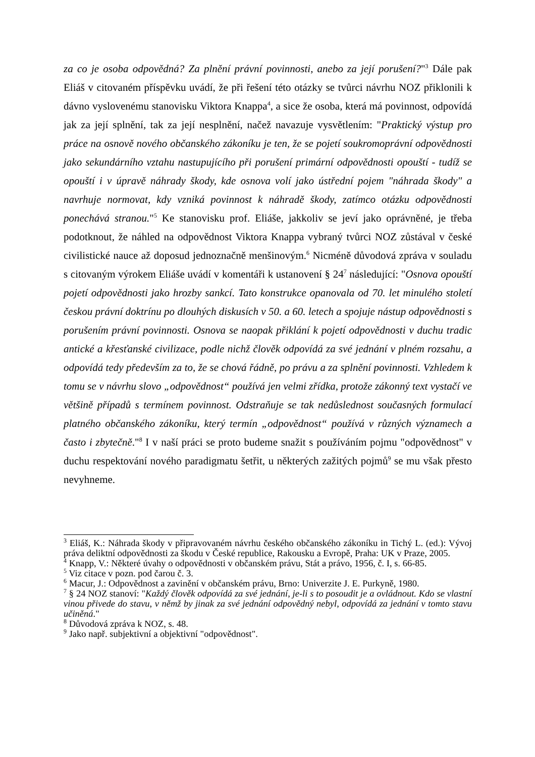za co je osoba odpovědná? Za plnění právní povinnosti, anebo za její porušení?"<sup>3</sup> Dále pak Eliáš v citovaném příspěvku uvádí, že při řešení této otázky se tvůrci návrhu NOZ přiklonili k dávno vyslovenému stanovisku Viktora Knappa<sup>4</sup>, a sice že osoba, která má povinnost, odpovídá jak za její splnění, tak za její nesplnění, načež navazuje vysvětlením: "Praktický výstup pro práce na osnově nového občanského zákoníku je ten, že se pojetí soukromoprávní odpovědnosti jako sekundárního vztahu nastupujícího při porušení primární odpovědnosti opouští - tudíž se opouští i v úpravě náhrady škody, kde osnova volí jako ústřední pojem "náhrada škody" a navrhuje normovat, kdy vzniká povinnost k náhradě škody, zatímco otázku odpovědnosti ponechává stranou."<sup>5</sup> Ke stanovisku prof. Eliáše, jakkoliv se jeví jako oprávněné, je třeba podotknout, že náhled na odpovědnost Viktora Knappa vybraný tvůrci NOZ zůstával v české civilistické nauce až doposud jednoznačně menšinovým.<sup>6</sup> Nicméně důvodová zpráva v souladu s citovaným výrokem Eliáše uvádí v komentáři k ustanovení § 24<sup>7</sup> následující: "Osnova opouští pojetí odpovědnosti jako hrozby sankcí. Tato konstrukce opanovala od 70. let minulého století českou právní doktrínu po dlouhých diskusích v 50. a 60. letech a spojuje nástup odpovědnosti s porušením právní povinnosti. Osnova se naopak přiklání k pojetí odpovědnosti v duchu tradic antické a křesťanské civilizace, podle nichž člověk odpovídá za své jednání v plném rozsahu, a odpovídá tedy především za to, že se chová řádně, po právu a za splnění povinnosti. Vzhledem k tomu se v návrhu slovo „odpovědnost“ používá jen velmi zřídka, protože zákonný text vystačí ve většině případů s termínem povinnost. Odstraňuje se tak nedůslednost současných formulací platného občanského zákoníku, který termín „odpovědnost“ používá v různých významech a často i zbytečně."<sup>8</sup> I v naší práci se proto budeme snažit s používáním pojmu "odpovědnost" v duchu respektování nového paradigmatu šetřit, u některých zažitých pojmů<sup>9</sup> se mu však přesto nevyhneme.
<sup>3</sup> Eliáš, K.: Náhrada škody v připravovaném návrhu českého občanského zákoníku in Tichý L. (ed.): Vývoj práva deliktní odpovědnosti za škodu v České republice, Rakousku a Evropě, Praha: UK v Praze, 2005.
<sup>4</sup> Knapp, V.: Některé úvahy o odpovědnosti v občanském právu, Stát a právo, 1956, č. I, s. 66-85.
<sup>5</sup> Viz citace v pozn. pod čarou č. 3.
<sup>6</sup> Macur, J.: Odpovědnost a zavinění v občanském právu, Brno: Univerzite J. E. Purkyně, 1980.
<sup>7</sup> § 24 NOZ stanoví: "Každý člověk odpovídá za své jednání, je-li s to posoudit je a ovládnout. Kdo se vlastní vinou přivede do stavu, v němž by jinak za své jednání odpovědný nebyl, odpovídá za jednání v tomto stavu učiněná."
<sup>8</sup> Důvodová zpráva k NOZ, s. 48.
<sup>9</sup> Jako např. subjektivní a objektivní "odpovědnost".